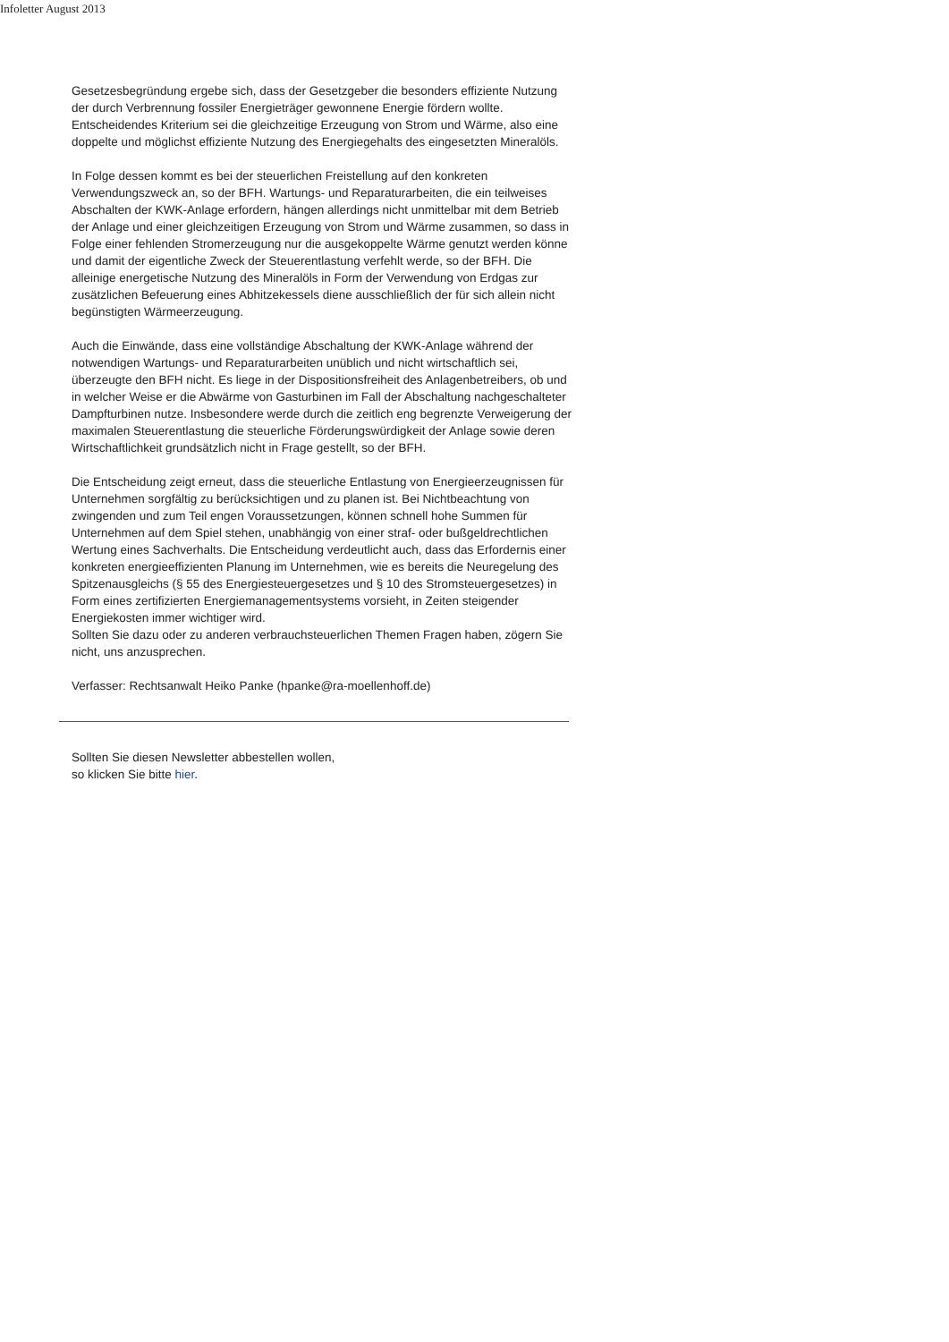Infoletter August 2013
Gesetzesbegründung ergebe sich, dass der Gesetzgeber die besonders effiziente Nutzung der durch Verbrennung fossiler Energieträger gewonnene Energie fördern wollte. Entscheidendes Kriterium sei die gleichzeitige Erzeugung von Strom und Wärme, also eine doppelte und möglichst effiziente Nutzung des Energiegehalts des eingesetzten Mineralöls.
In Folge dessen kommt es bei der steuerlichen Freistellung auf den konkreten Verwendungszweck an, so der BFH. Wartungs- und Reparaturarbeiten, die ein teilweises Abschalten der KWK-Anlage erfordern, hängen allerdings nicht unmittelbar mit dem Betrieb der Anlage und einer gleichzeitigen Erzeugung von Strom und Wärme zusammen, so dass in Folge einer fehlenden Stromerzeugung nur die ausgekoppelte Wärme genutzt werden könne und damit der eigentliche Zweck der Steuerentlastung verfehlt werde, so der BFH. Die alleinige energetische Nutzung des Mineralöls in Form der Verwendung von Erdgas zur zusätzlichen Befeuerung eines Abhitzekessels diene ausschließlich der für sich allein nicht begünstigten Wärmeerzeugung.
Auch die Einwände, dass eine vollständige Abschaltung der KWK-Anlage während der notwendigen Wartungs- und Reparaturarbeiten unüblich und nicht wirtschaftlich sei, überzeugte den BFH nicht. Es liege in der Dispositionsfreiheit des Anlagenbetreibers, ob und in welcher Weise er die Abwärme von Gasturbinen im Fall der Abschaltung nachgeschalteter Dampfturbinen nutze. Insbesondere werde durch die zeitlich eng begrenzte Verweigerung der maximalen Steuerentlastung die steuerliche Förderungswürdigkeit der Anlage sowie deren Wirtschaftlichkeit grundsätzlich nicht in Frage gestellt, so der BFH.
Die Entscheidung zeigt erneut, dass die steuerliche Entlastung von Energieerzeugnissen für Unternehmen sorgfältig zu berücksichtigen und zu planen ist. Bei Nichtbeachtung von zwingenden und zum Teil engen Voraussetzungen, können schnell hohe Summen für Unternehmen auf dem Spiel stehen, unabhängig von einer straf- oder bußgeldrechtlichen Wertung eines Sachverhalts. Die Entscheidung verdeutlicht auch, dass das Erfordernis einer konkreten energieeffizienten Planung im Unternehmen, wie es bereits die Neuregelung des Spitzenausgleichs (§ 55 des Energiesteuergesetzes und § 10 des Stromsteuergesetzes) in Form eines zertifizierten Energiemanagementsystems vorsieht, in Zeiten steigender Energiekosten immer wichtiger wird.
Sollten Sie dazu oder zu anderen verbrauchsteuerlichen Themen Fragen haben, zögern Sie nicht, uns anzusprechen.
Verfasser: Rechtsanwalt Heiko Panke (hpanke@ra-moellenhoff.de)
Sollten Sie diesen Newsletter abbestellen wollen,
so klicken Sie bitte hier.